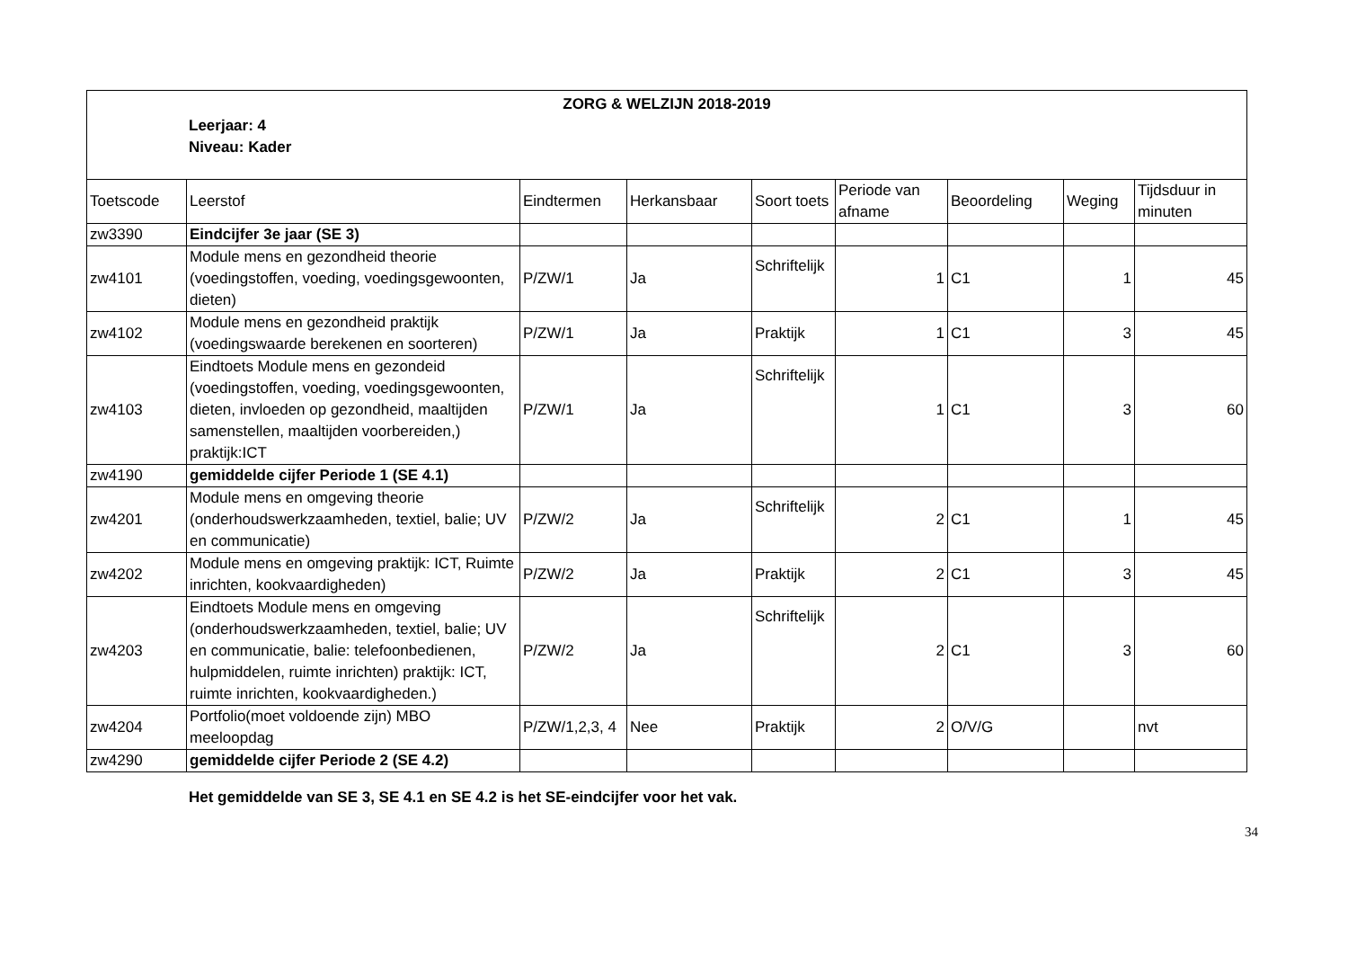| ZORG & WELZIJN 2018-2019 Leerjaar: 4 Niveau: Kader | | | | | | | | |
| Toetscode | Leerstof | Eindtermen | Herkansbaar | Soort toets | Periode van afname | Beoordeling | Weging | Tijdsduur in minuten |
| zw3390 | Eindcijfer 3e jaar (SE 3) | | | | | | | |
| zw4101 | Module mens en gezondheid theorie (voedingstoffen, voeding, voedingsgewoonten, dieten) | P/ZW/1 | Ja | Schriftelijk | 1 | C1 | 1 | 45 |
| zw4102 | Module mens en gezondheid praktijk (voedingswaarde berekenen en soorteren) | P/ZW/1 | Ja | Praktijk | 1 | C1 | 3 | 45 |
| zw4103 | Eindtoets Module mens en gezondeid (voedingstoffen, voeding, voedingsgewoonten, dieten, invloeden op gezondheid, maaltijden samenstellen, maaltijden voorbereiden,) praktijk:ICT | P/ZW/1 | Ja | Schriftelijk | 1 | C1 | 3 | 60 |
| zw4190 | gemiddelde cijfer Periode 1 (SE 4.1) | | | | | | | |
| zw4201 | Module mens en omgeving theorie (onderhoudswerkzaamheden, textiel, balie; UV en communicatie) | P/ZW/2 | Ja | Schriftelijk | 2 | C1 | 1 | 45 |
| zw4202 | Module mens en omgeving praktijk: ICT, Ruimte inrichten, kookvaardigheden) | P/ZW/2 | Ja | Praktijk | 2 | C1 | 3 | 45 |
| zw4203 | Eindtoets Module mens en omgeving (onderhoudswerkzaamheden, textiel, balie; UV en communicatie, balie: telefoonbedienen, hulpmiddelen, ruimte inrichten) praktijk: ICT, ruimte inrichten, kookvaardigheden.) | P/ZW/2 | Ja | Schriftelijk | 2 | C1 | 3 | 60 |
| zw4204 | Portfolio(moet voldoende zijn) MBO meeloopdag | P/ZW/1,2,3, 4 | Nee | Praktijk | 2 | O/V/G | | nvt |
| zw4290 | gemiddelde cijfer Periode 2 (SE 4.2) | | | | | | | |
Het gemiddelde van SE 3, SE 4.1 en SE 4.2 is het SE-eindcijfer voor het vak.
34